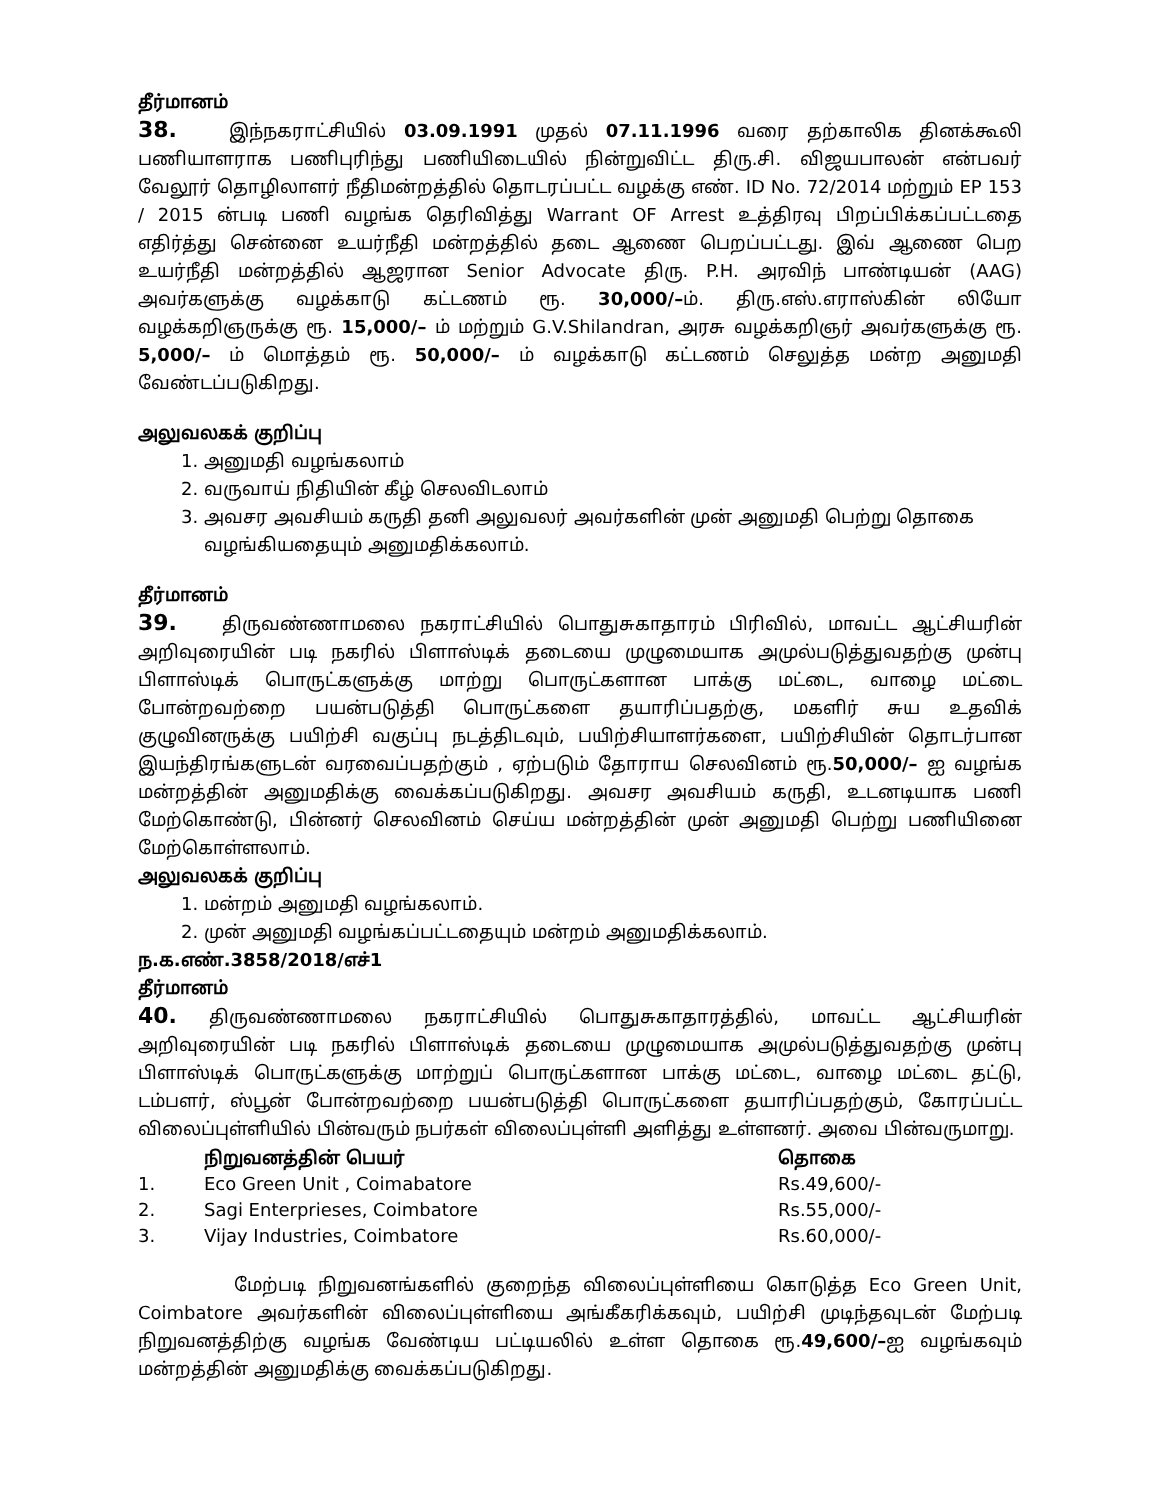தீர்மானம்
38. இந்நகராட்சியில் 03.09.1991 முதல் 07.11.1996 வரை தற்காலிக தினக்கூலி பணியாளராக பணிபுரிந்து பணியிடையில் நின்றுவிட்ட திரு.சி. விஜயபாலன் என்பவர் வேலூர் தொழிலாளர் நீதிமன்றத்தில் தொடரப்பட்ட வழக்கு எண். ID No. 72/2014 மற்றும் EP 153 / 2015 ன்படி பணி வழங்க தெரிவித்து Warrant OF Arrest உத்திரவு பிறப்பிக்கப்பட்டதை எதிர்த்து சென்னை உயர்நீதி மன்றத்தில் தடை ஆணை பெறப்பட்டது. இவ் ஆணை பெற உயர்நீதி மன்றத்தில் ஆஜரான Senior Advocate திரு. P.H. அரவிந் பாண்டியன் (AAG) அவர்களுக்கு வழக்காடு கட்டணம் ரூ. 30,000/–ம். திரு.எஸ்.எராஸ்கின் லியோ வழக்கறிஞருக்கு ரூ. 15,000/– ம் மற்றும் G.V.Shilandran, அரசு வழக்கறிஞர் அவர்களுக்கு ரூ. 5,000/– ம் மொத்தம் ரூ. 50,000/– ம் வழக்காடு கட்டணம் செலுத்த மன்ற அனுமதி வேண்டப்படுகிறது.
அலுவலகக் குறிப்பு
1. அனுமதி வழங்கலாம்
2. வருவாய் நிதியின் கீழ் செலவிடலாம்
3. அவசர அவசியம் கருதி தனி அலுவலர் அவர்களின் முன் அனுமதி பெற்று தொகை வழங்கியதையும் அனுமதிக்கலாம்.
தீர்மானம்
39. திருவண்ணாமலை நகராட்சியில் பொதுசுகாதாரம் பிரிவில், மாவட்ட ஆட்சியரின் அறிவுரையின் படி நகரில் பிளாஸ்டிக் தடையை முழுமையாக அமுல்படுத்துவதற்கு முன்பு பிளாஸ்டிக் பொருட்களுக்கு மாற்று பொருட்களான பாக்கு மட்டை, வாழை மட்டை போன்றவற்றை பயன்படுத்தி பொருட்களை தயாரிப்பதற்கு, மகளிர் சுய உதவிக் குழுவினருக்கு பயிற்சி வகுப்பு நடத்திடவும், பயிற்சியாளர்களை, பயிற்சியின் தொடர்பான இயந்திரங்களுடன் வரவைப்பதற்கும் , ஏற்படும் தோராய செலவினம் ரூ.50,000/– ஐ வழங்க மன்றத்தின் அனுமதிக்கு வைக்கப்படுகிறது. அவசர அவசியம் கருதி, உடனடியாக பணி மேற்கொண்டு, பின்னர் செலவினம் செய்ய மன்றத்தின் முன் அனுமதி பெற்று பணியினை மேற்கொள்ளலாம்.
அலுவலகக் குறிப்பு
1. மன்றம் அனுமதி வழங்கலாம்.
2. முன் அனுமதி வழங்கப்பட்டதையும் மன்றம் அனுமதிக்கலாம்.
ந.க.எண்.3858/2018/எச்1
தீர்மானம்
40. திருவண்ணாமலை நகராட்சியில் பொதுசுகாதாரத்தில், மாவட்ட ஆட்சியரின் அறிவுரையின் படி நகரில் பிளாஸ்டிக் தடையை முழுமையாக அமுல்படுத்துவதற்கு முன்பு பிளாஸ்டிக் பொருட்களுக்கு மாற்றுப் பொருட்களான பாக்கு மட்டை, வாழை மட்டை தட்டு, டம்பளர், ஸ்பூன் போன்றவற்றை பயன்படுத்தி பொருட்களை தயாரிப்பதற்கும், கோரப்பட்ட விலைப்புள்ளியில் பின்வரும் நபர்கள் விலைப்புள்ளி அளித்து உள்ளனர். அவை பின்வருமாறு.
| | நிறுவனத்தின் பெயர் | தொகை |
| --- | --- | --- |
| 1. | Eco Green Unit , Coimabatore | Rs.49,600/- |
| 2. | Sagi Enterprieses, Coimbatore | Rs.55,000/- |
| 3. | Vijay Industries, Coimbatore | Rs.60,000/- |
மேற்படி நிறுவனங்களில் குறைந்த விலைப்புள்ளியை கொடுத்த Eco Green Unit, Coimbatore அவர்களின் விலைப்புள்ளியை அங்கீகரிக்கவும், பயிற்சி முடிந்தவுடன் மேற்படி நிறுவனத்திற்கு வழங்க வேண்டிய பட்டியலில் உள்ள தொகை ரூ.49,600/–ஐ வழங்கவும் மன்றத்தின் அனுமதிக்கு வைக்கப்படுகிறது.